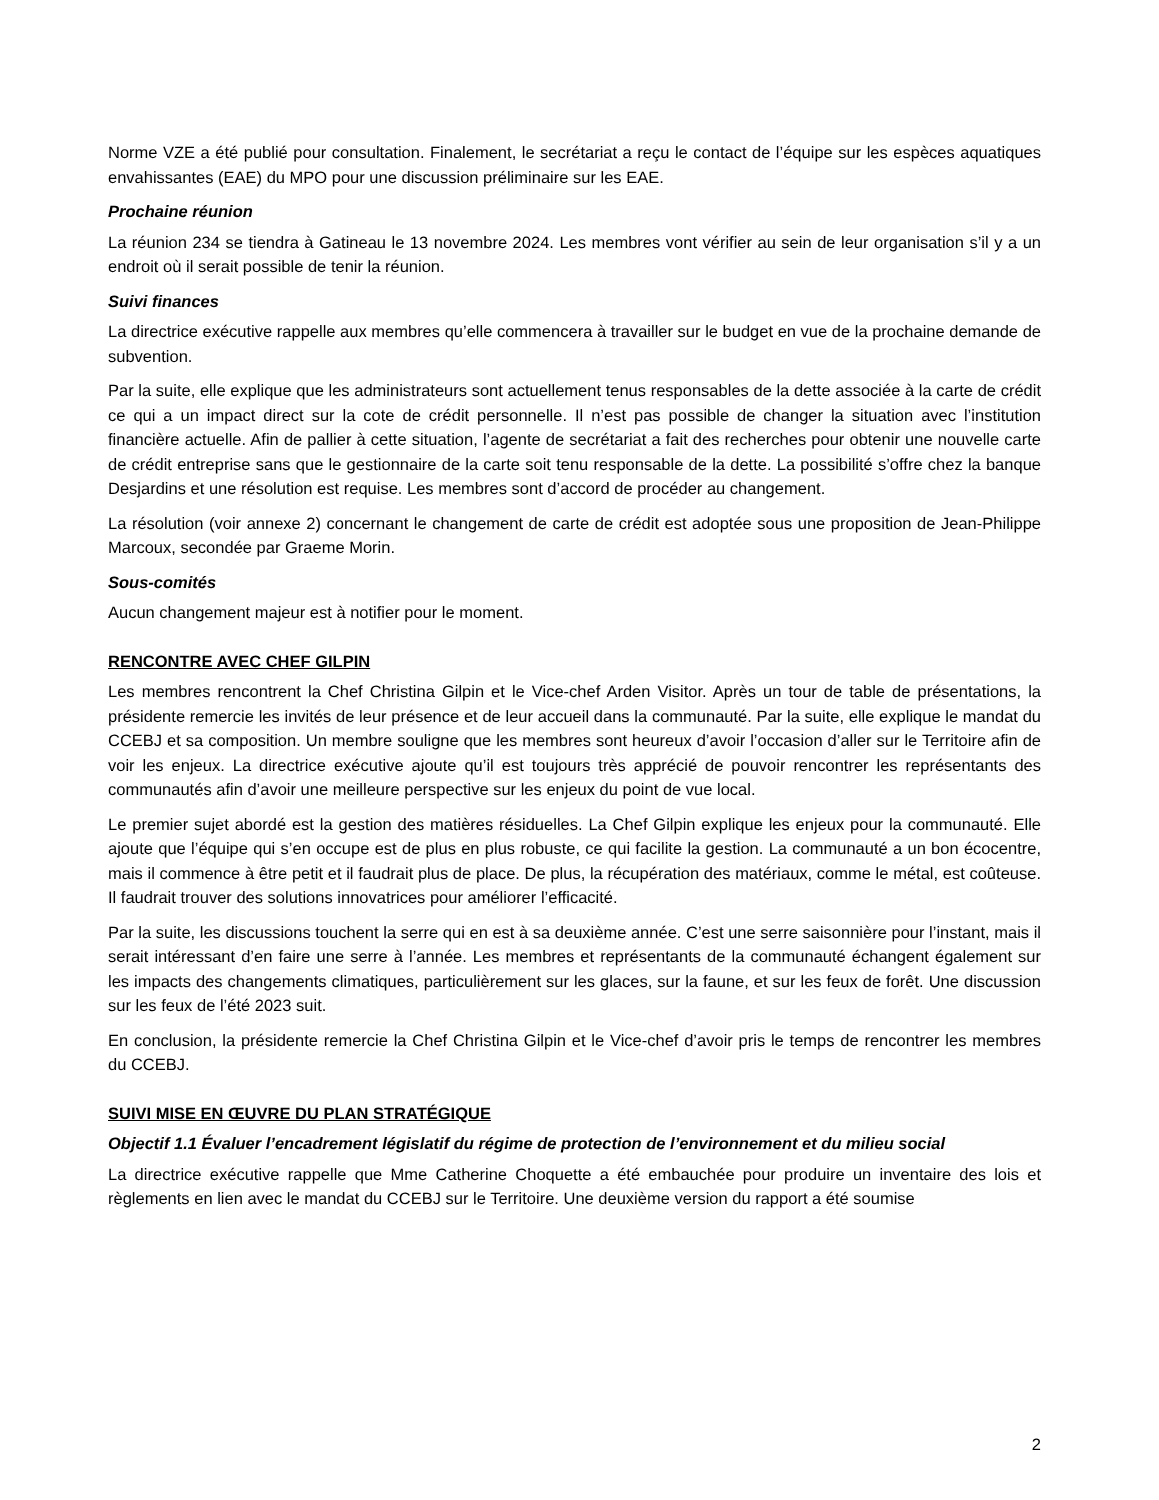Norme VZE a été publié pour consultation. Finalement, le secrétariat a reçu le contact de l’équipe sur les espèces aquatiques envahissantes (EAE) du MPO pour une discussion préliminaire sur les EAE.
Prochaine réunion
La réunion 234 se tiendra à Gatineau le 13 novembre 2024. Les membres vont vérifier au sein de leur organisation s’il y a un endroit où il serait possible de tenir la réunion.
Suivi finances
La directrice exécutive rappelle aux membres qu’elle commencera à travailler sur le budget en vue de la prochaine demande de subvention.
Par la suite, elle explique que les administrateurs sont actuellement tenus responsables de la dette associée à la carte de crédit ce qui a un impact direct sur la cote de crédit personnelle. Il n’est pas possible de changer la situation avec l’institution financière actuelle. Afin de pallier à cette situation, l’agente de secrétariat a fait des recherches pour obtenir une nouvelle carte de crédit entreprise sans que le gestionnaire de la carte soit tenu responsable de la dette. La possibilité s’offre chez la banque Desjardins et une résolution est requise. Les membres sont d’accord de procéder au changement.
La résolution (voir annexe 2) concernant le changement de carte de crédit est adoptée sous une proposition de Jean-Philippe Marcoux, secondée par Graeme Morin.
Sous-comités
Aucun changement majeur est à notifier pour le moment.
RENCONTRE AVEC CHEF GILPIN
Les membres rencontrent la Chef Christina Gilpin et le Vice-chef Arden Visitor. Après un tour de table de présentations, la présidente remercie les invités de leur présence et de leur accueil dans la communauté. Par la suite, elle explique le mandat du CCEBJ et sa composition. Un membre souligne que les membres sont heureux d’avoir l’occasion d’aller sur le Territoire afin de voir les enjeux. La directrice exécutive ajoute qu’il est toujours très apprécié de pouvoir rencontrer les représentants des communautés afin d’avoir une meilleure perspective sur les enjeux du point de vue local.
Le premier sujet abordé est la gestion des matières résiduelles. La Chef Gilpin explique les enjeux pour la communauté. Elle ajoute que l’équipe qui s’en occupe est de plus en plus robuste, ce qui facilite la gestion. La communauté a un bon écocentre, mais il commence à être petit et il faudrait plus de place. De plus, la récupération des matériaux, comme le métal, est coûteuse. Il faudrait trouver des solutions innovatrices pour améliorer l’efficacité.
Par la suite, les discussions touchent la serre qui en est à sa deuxième année. C’est une serre saisonnière pour l’instant, mais il serait intéressant d’en faire une serre à l’année. Les membres et représentants de la communauté échangent également sur les impacts des changements climatiques, particulièrement sur les glaces, sur la faune, et sur les feux de forêt. Une discussion sur les feux de l’été 2023 suit.
En conclusion, la présidente remercie la Chef Christina Gilpin et le Vice-chef d’avoir pris le temps de rencontrer les membres du CCEBJ.
SUIVI MISE EN ŒUVRE DU PLAN STRATÉGIQUE
Objectif 1.1 Évaluer l’encadrement législatif du régime de protection de l’environnement et du milieu social
La directrice exécutive rappelle que Mme Catherine Choquette a été embauchée pour produire un inventaire des lois et règlements en lien avec le mandat du CCEBJ sur le Territoire. Une deuxième version du rapport a été soumise
2